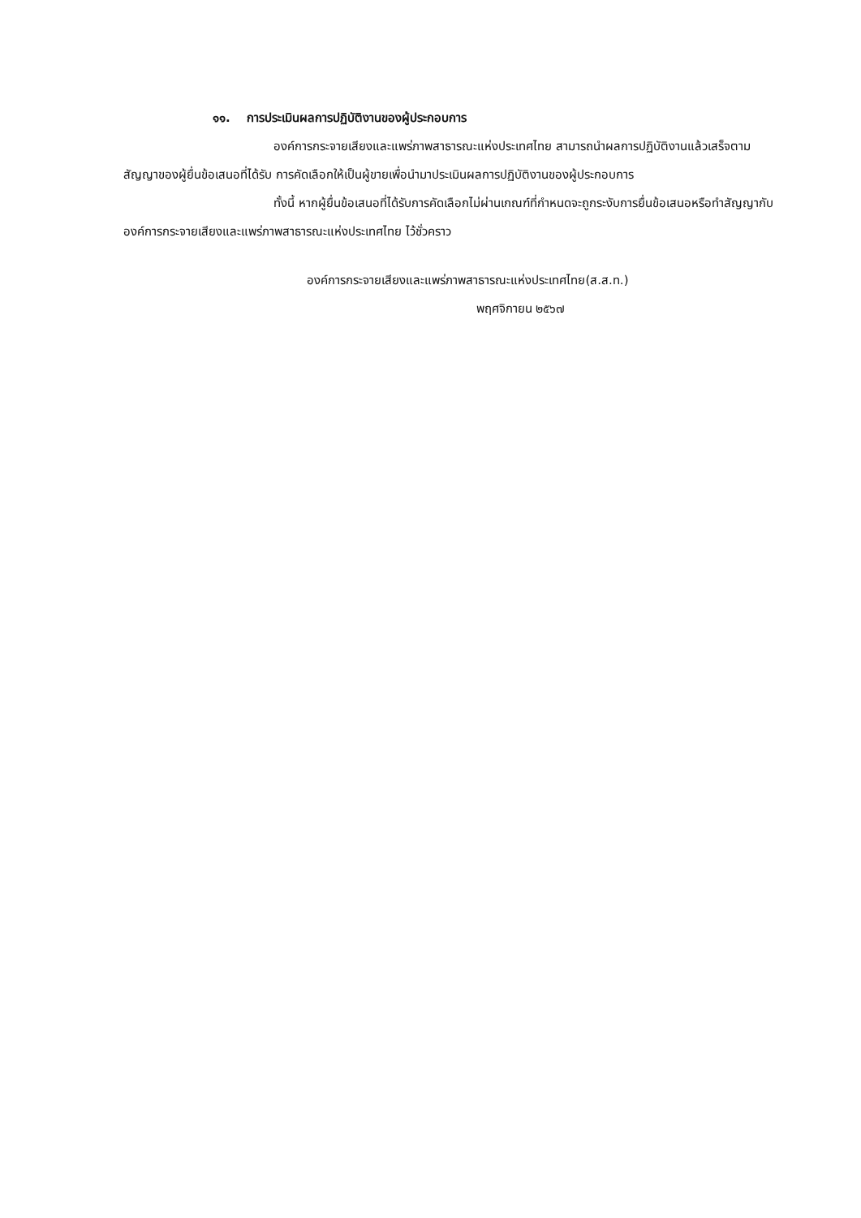๑๑. การประเมินผลการปฏิบัติงานของผู้ประกอบการ
องค์การกระจายเสียงและแพร่ภาพสาธารณะแห่งประเทศไทย สามารถนำผลการปฏิบัติงานแล้วเสร็จตามสัญญาของผู้ยื่นข้อเสนอที่ได้รับ การคัดเลือกให้เป็นผู้ขายเพื่อนำมาประเมินผลการปฏิบัติงานของผู้ประกอบการ
ทั้งนี้ หากผู้ยื่นข้อเสนอที่ได้รับการคัดเลือกไม่ผ่านเกณฑ์ที่กำหนดจะถูกระงับการยื่นข้อเสนอหรือทำสัญญากับองค์การกระจายเสียงและแพร่ภาพสาธารณะแห่งประเทศไทย ไว้ชั่วคราว
องค์การกระจายเสียงและแพร่ภาพสาธารณะแห่งประเทศไทย(ส.ส.ท.)
พฤศจิกายน ๒๕๖๗